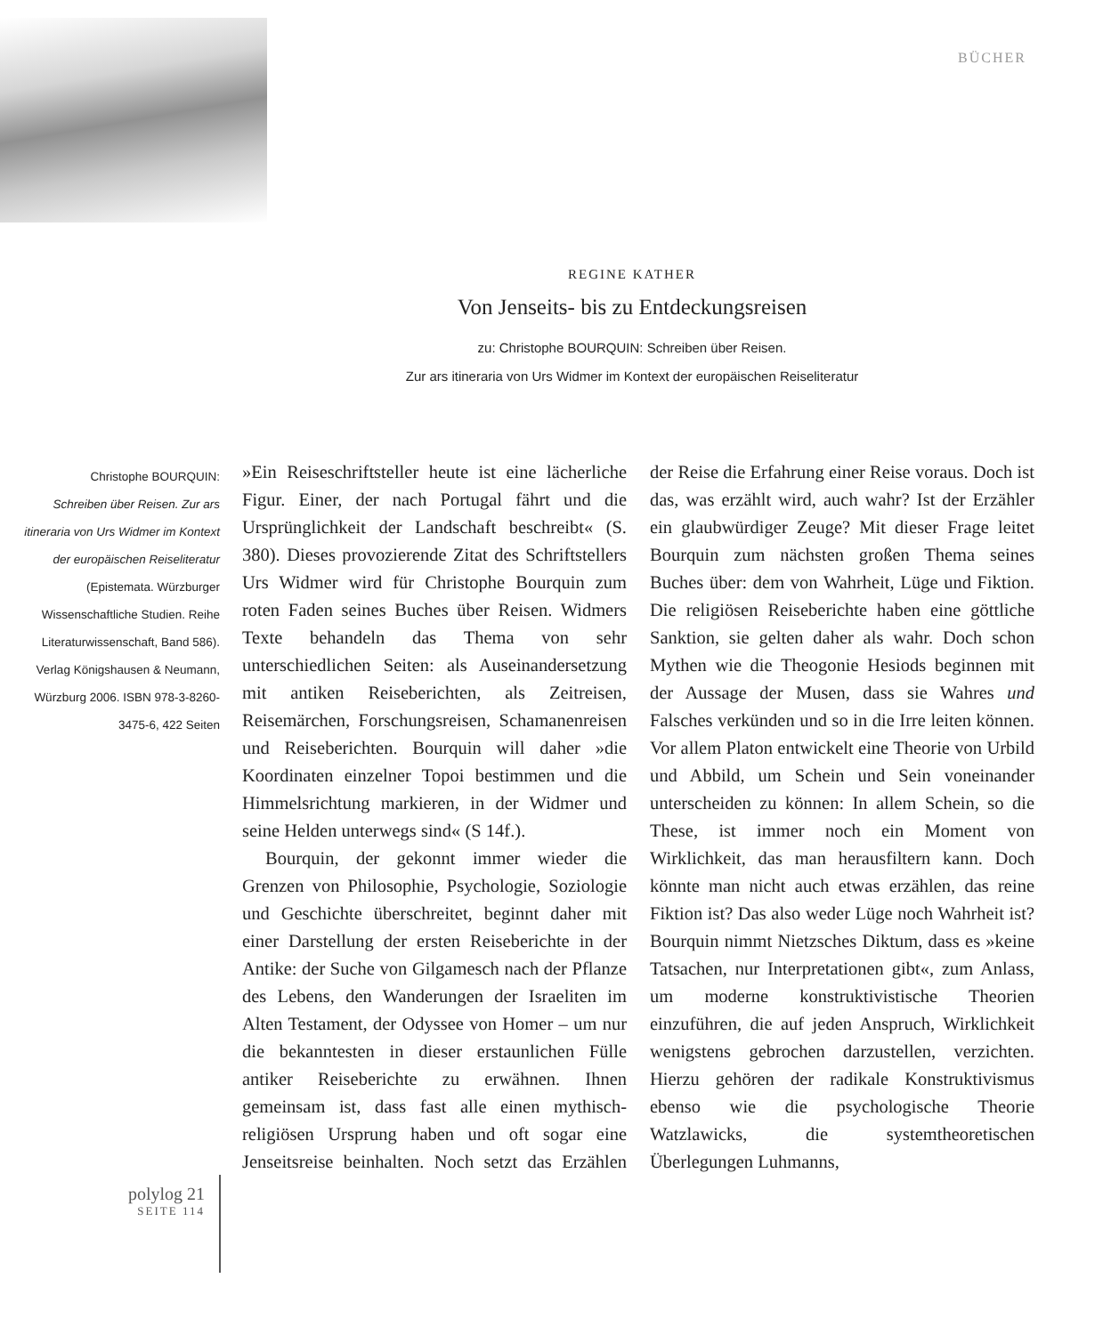BÜCHER
REGINE KATHER
Von Jenseits- bis zu Entdeckungsreisen
zu: Christophe BOURQUIN: Schreiben über Reisen.
Zur ars itineraria von Urs Widmer im Kontext der europäischen Reiseliteratur
Christophe BOURQUIN:
Schreiben über Reisen. Zur ars itineraria von Urs Widmer im Kontext der europäischen Reiseliteratur
(Epistemata. Würzburger Wissenschaftliche Studien. Reihe Literaturwissenschaft, Band 586).
Verlag Königshausen & Neumann, Würzburg 2006. ISBN 978-3-8260-3475-6, 422 Seiten
polylog 21
SEITE 114
»Ein Reiseschriftsteller heute ist eine lächerliche Figur. Einer, der nach Portugal fährt und die Ursprünglichkeit der Landschaft beschreibt« (S. 380). Dieses provozierende Zitat des Schriftstellers Urs Widmer wird für Christophe Bourquin zum roten Faden seines Buches über Reisen. Widmers Texte behandeln das Thema von sehr unterschiedlichen Seiten: als Auseinandersetzung mit antiken Reiseberichten, als Zeitreisen, Reisemärchen, Forschungsreisen, Schamanenreisen und Reiseberichten. Bourquin will daher »die Koordinaten einzelner Topoi bestimmen und die Himmelsrichtung markieren, in der Widmer und seine Helden unterwegs sind« (S 14f.).
Bourquin, der gekonnt immer wieder die Grenzen von Philosophie, Psychologie, Soziologie und Geschichte überschreitet, beginnt daher mit einer Darstellung der ersten Reiseberichte in der Antike: der Suche von Gilgamesch nach der Pflanze des Lebens, den Wanderungen der Israeliten im Alten Testament, der Odyssee von Homer – um nur die bekanntesten in dieser erstaunlichen Fülle antiker Reiseberichte zu erwähnen. Ihnen gemeinsam ist, dass fast alle einen mythisch-religiösen Ursprung haben und oft sogar eine Jenseitsreise beinhalten. Noch setzt das Erzählen der Reise die Erfahrung einer Reise voraus. Doch ist das, was erzählt wird, auch wahr? Ist der Erzähler ein glaubwürdiger Zeuge? Mit dieser Frage leitet Bourquin zum nächsten großen Thema seines Buches über: dem von Wahrheit, Lüge und Fiktion. Die religiösen Reiseberichte haben eine göttliche Sanktion, sie gelten daher als wahr. Doch schon Mythen wie die Theogonie Hesiods beginnen mit der Aussage der Musen, dass sie Wahres und Falsches verkünden und so in die Irre leiten können. Vor allem Platon entwickelt eine Theorie von Urbild und Abbild, um Schein und Sein voneinander unterscheiden zu können: In allem Schein, so die These, ist immer noch ein Moment von Wirklichkeit, das man herausfiltern kann. Doch könnte man nicht auch etwas erzählen, das reine Fiktion ist? Das also weder Lüge noch Wahrheit ist? Bourquin nimmt Nietzsches Diktum, dass es »keine Tatsachen, nur Interpretationen gibt«, zum Anlass, um moderne konstruktivistische Theorien einzuführen, die auf jeden Anspruch, Wirklichkeit wenigstens gebrochen darzustellen, verzichten. Hierzu gehören der radikale Konstruktivismus ebenso wie die psychologische Theorie Watzlawicks, die systemtheoretischen Überlegungen Luhmanns,